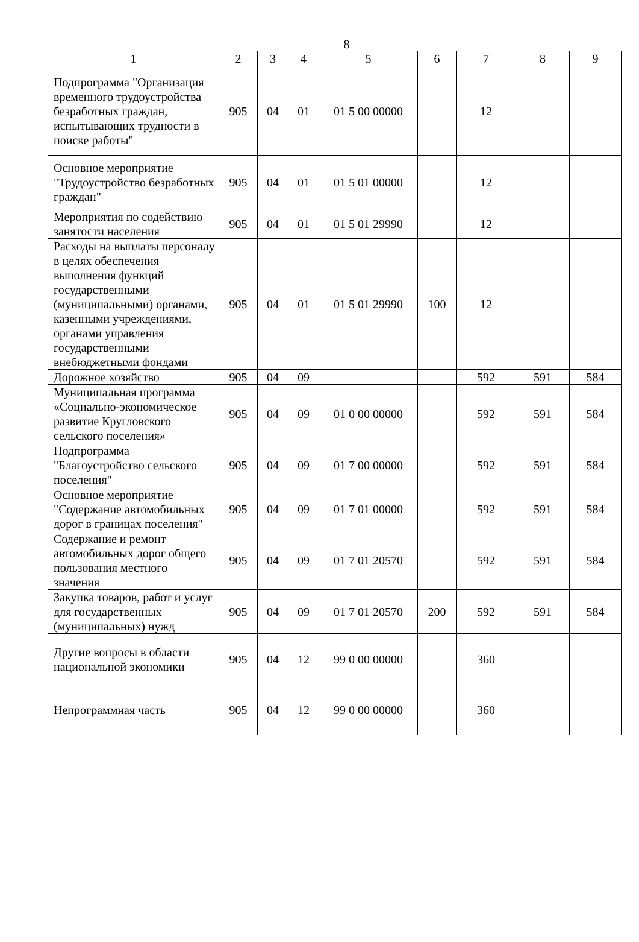8
| 1 | 2 | 3 | 4 | 5 | 6 | 7 | 8 | 9 |
| --- | --- | --- | --- | --- | --- | --- | --- | --- |
| Подпрограмма "Организация временного трудоустройства безработных граждан, испытывающих трудности в поиске работы" | 905 | 04 | 01 | 01 5 00 00000 | | 12 | | |
| Основное мероприятие "Трудоустройство безработных граждан" | 905 | 04 | 01 | 01 5 01 00000 | | 12 | | |
| Мероприятия по содействию занятости населения | 905 | 04 | 01 | 01 5 01 29990 | | 12 | | |
| Расходы на выплаты персоналу в целях обеспечения выполнения функций государственными (муниципальными) органами, казенными учреждениями, органами управления государственными внебюджетными фондами | 905 | 04 | 01 | 01 5 01 29990 | 100 | 12 | | |
| Дорожное хозяйство | 905 | 04 | 09 | | | 592 | 591 | 584 |
| Муниципальная программа «Социально-экономическое развитие Кругловского сельского поселения» | 905 | 04 | 09 | 01 0 00 00000 | | 592 | 591 | 584 |
| Подпрограмма "Благоустройство сельского поселения" | 905 | 04 | 09 | 01 7 00 00000 | | 592 | 591 | 584 |
| Основное мероприятие "Содержание автомобильных дорог в границах поселения" | 905 | 04 | 09 | 01 7 01 00000 | | 592 | 591 | 584 |
| Содержание и ремонт автомобильных дорог общего пользования местного значения | 905 | 04 | 09 | 01 7 01 20570 | | 592 | 591 | 584 |
| Закупка товаров, работ и услуг для государственных (муниципальных) нужд | 905 | 04 | 09 | 01 7 01 20570 | 200 | 592 | 591 | 584 |
| Другие вопросы в области национальной экономики | 905 | 04 | 12 | 99 0 00 00000 | | 360 | | |
| Непрограммная часть | 905 | 04 | 12 | 99 0 00 00000 | | 360 | | |